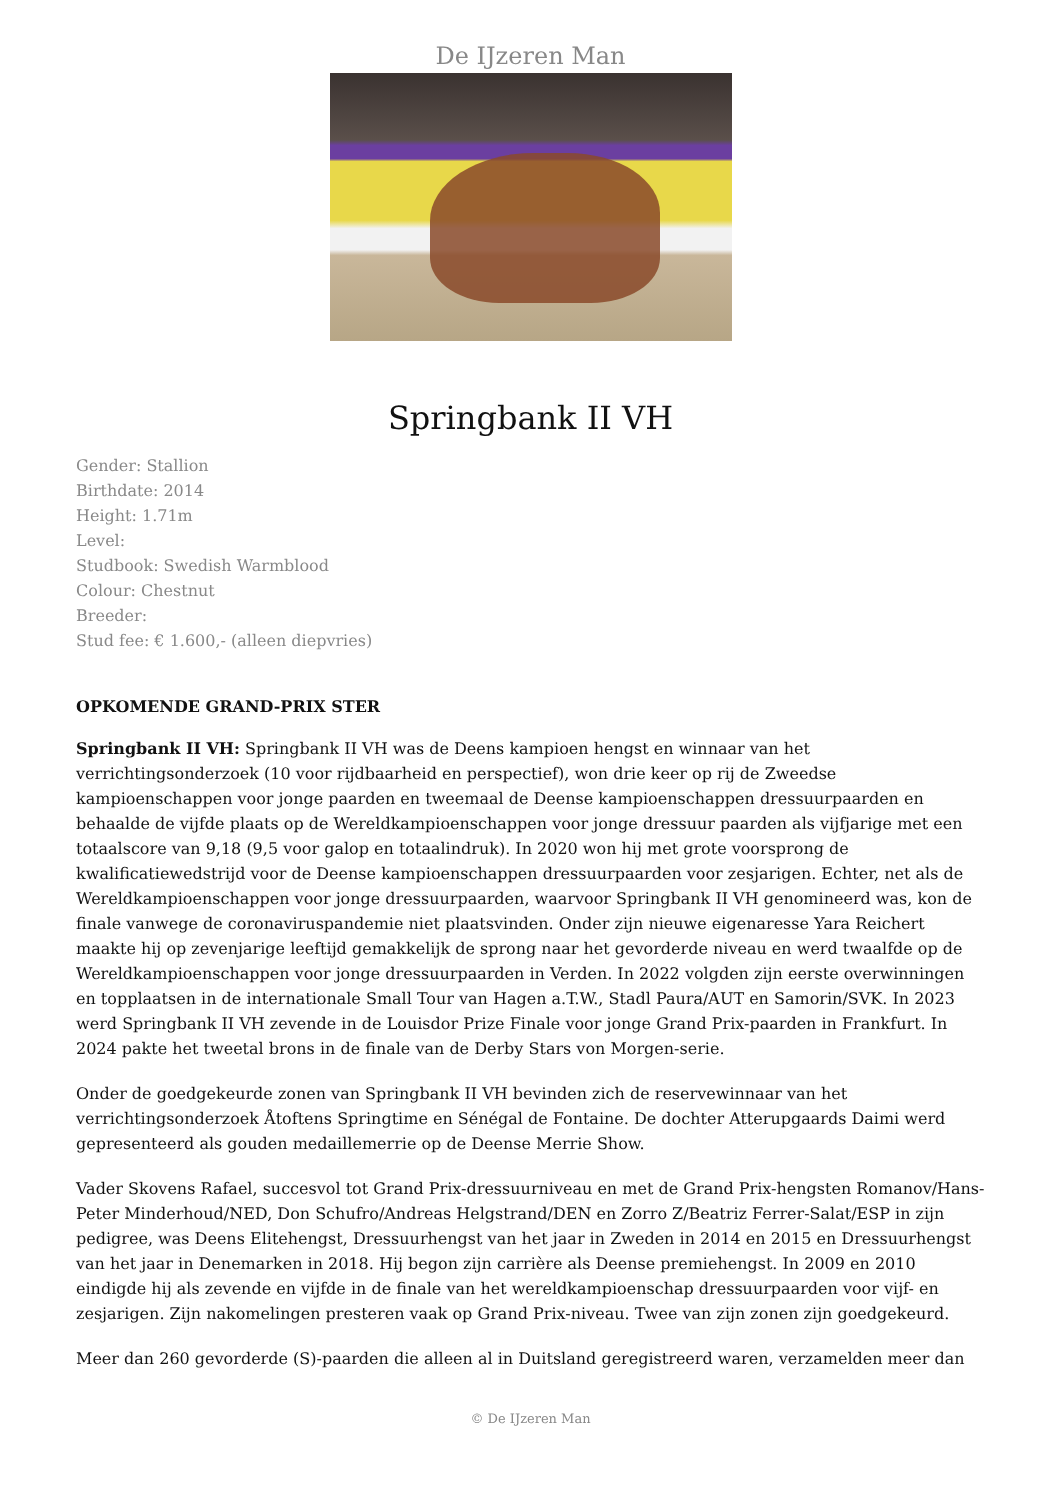De IJzeren Man
Springbank II VH
Gender: Stallion
Birthdate: 2014
Height: 1.71m
Level:
Studbook: Swedish Warmblood
Colour: Chestnut
Breeder:
Stud fee: € 1.600,- (alleen diepvries)
OPKOMENDE GRAND-PRIX STER
Springbank II VH: Springbank II VH was de Deens kampioen hengst en winnaar van het verrichtingsonderzoek (10 voor rijdbaarheid en perspectief), won drie keer op rij de Zweedse kampioenschappen voor jonge paarden en tweemaal de Deense kampioenschappen dressuurpaarden en behaalde de vijfde plaats op de Wereldkampioenschappen voor jonge dressuur paarden als vijfjarige met een totaalscore van 9,18 (9,5 voor galop en totaalindruk). In 2020 won hij met grote voorsprong de kwalificatiewedstrijd voor de Deense kampioenschappen dressuurpaarden voor zesjarigen. Echter, net als de Wereldkampioenschappen voor jonge dressuurpaarden, waarvoor Springbank II VH genomineerd was, kon de finale vanwege de coronaviruspandemie niet plaatsvinden. Onder zijn nieuwe eigenaresse Yara Reichert maakte hij op zevenjarige leeftijd gemakkelijk de sprong naar het gevorderde niveau en werd twaalfde op de Wereldkampioenschappen voor jonge dressuurpaarden in Verden. In 2022 volgden zijn eerste overwinningen en topplaatsen in de internationale Small Tour van Hagen a.T.W., Stadl Paura/AUT en Samorin/SVK. In 2023 werd Springbank II VH zevende in de Louisdor Prize Finale voor jonge Grand Prix-paarden in Frankfurt. In 2024 pakte het tweetal brons in de finale van de Derby Stars von Morgen-serie.
Onder de goedgekeurde zonen van Springbank II VH bevinden zich de reservewinnaar van het verrichtingsonderzoek Åtoftens Springtime en Sénégal de Fontaine. De dochter Atterupgaards Daimi werd gepresenteerd als gouden medaillemerrie op de Deense Merrie Show.
Vader Skovens Rafael, succesvol tot Grand Prix-dressuurniveau en met de Grand Prix-hengsten Romanov/Hans-Peter Minderhoud/NED, Don Schufro/Andreas Helgstrand/DEN en Zorro Z/Beatriz Ferrer-Salat/ESP in zijn pedigree, was Deens Elitehengst, Dressuurhengst van het jaar in Zweden in 2014 en 2015 en Dressuurhengst van het jaar in Denemarken in 2018. Hij begon zijn carrière als Deense premiehengst. In 2009 en 2010 eindigde hij als zevende en vijfde in de finale van het wereldkampioenschap dressuurpaarden voor vijf- en zesjarigen. Zijn nakomelingen presteren vaak op Grand Prix-niveau. Twee van zijn zonen zijn goedgekeurd.
Meer dan 260 gevorderde (S)-paarden die alleen al in Duitsland geregistreerd waren, verzamelden meer dan
© De IJzeren Man